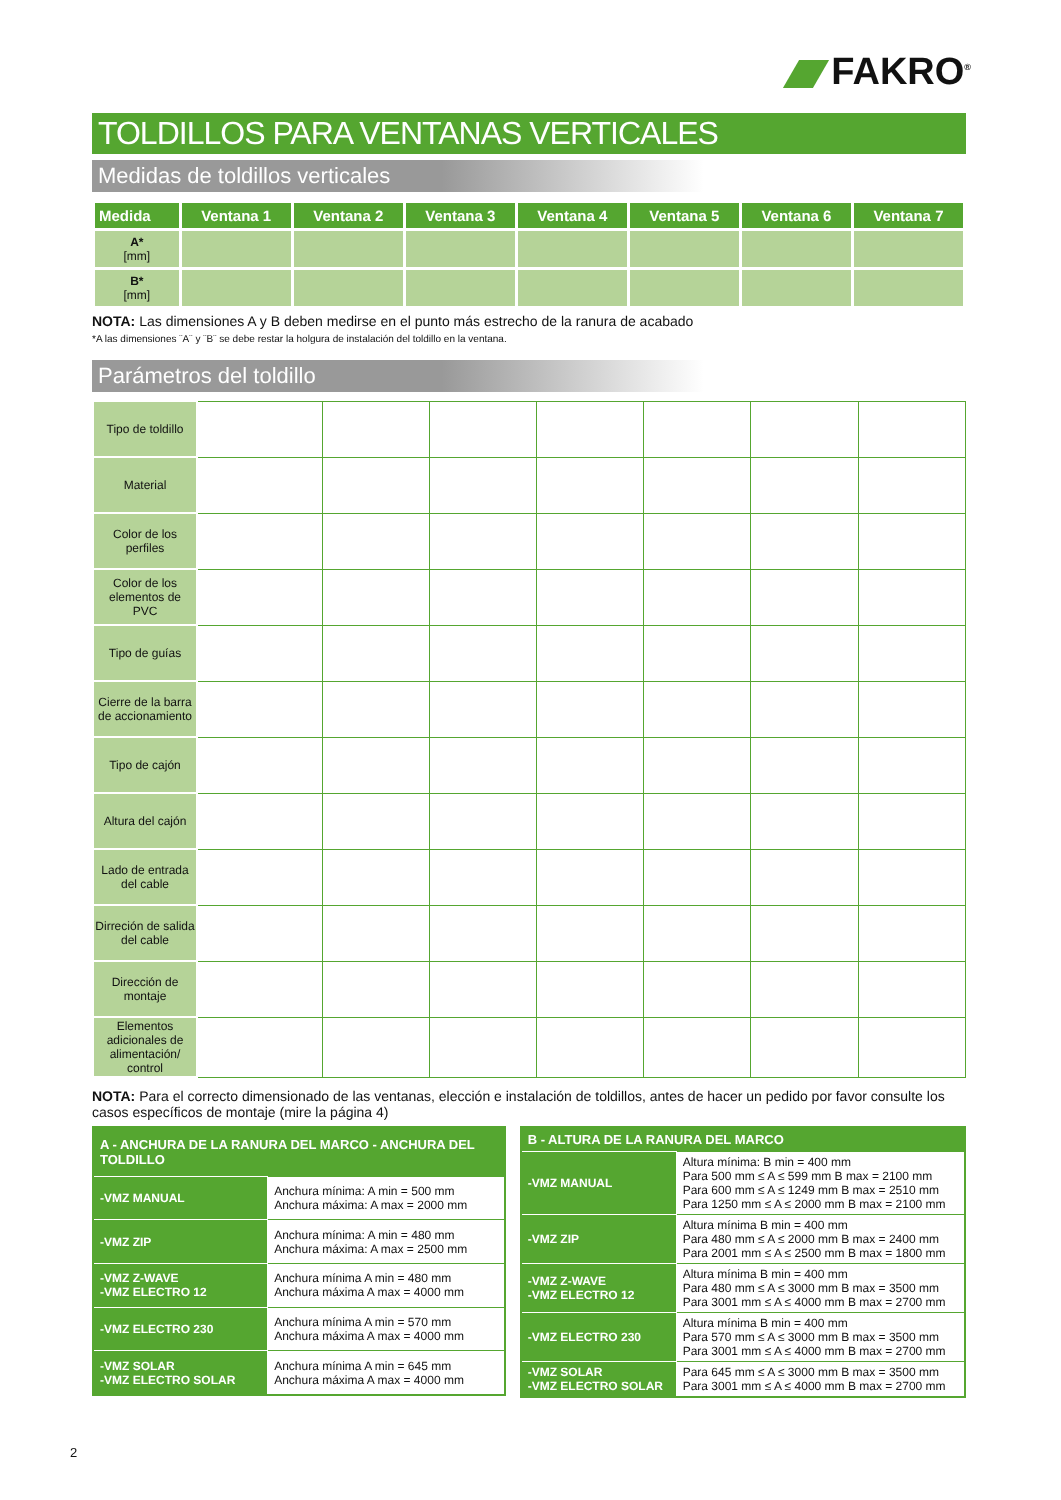FAKRO<sup>®</sup>
TOLDILLOS PARA VENTANAS VERTICALES
Medidas de toldillos verticales
| Medida | Ventana 1 | Ventana 2 | Ventana 3 | Ventana 4 | Ventana 5 | Ventana 6 | Ventana 7 |
| --- | --- | --- | --- | --- | --- | --- | --- |
| A* [mm] | | | | | | | |
| B* [mm] | | | | | | | |
NOTA: Las dimensiones A y B deben medirse en el punto más estrecho de la ranura de acabado
*A las dimensiones ¨A¨ y ¨B¨ se debe restar la holgura de instalación del toldillo en la ventana.
Parámetros del toldillo
| Tipo de toldillo | | | | | | | |
| Material | | | | | | | |
| Color de los perfiles | | | | | | | |
| Color de los elementos de PVC | | | | | | | |
| Tipo de guías | | | | | | | |
| Cierre de la barra de accionamiento | | | | | | | |
| Tipo de cajón | | | | | | | |
| Altura del cajón | | | | | | | |
| Lado de entrada del cable | | | | | | | |
| Dirreción de salida del cable | | | | | | | |
| Dirección de montaje | | | | | | | |
| Elementos adicionales de alimentación/ control | | | | | | | |
NOTA: Para el correcto dimensionado de las ventanas, elección e instalación de toldillos, antes de hacer un pedido por favor consulte los casos específicos de montaje (mire la página 4)
| A - ANCHURA DE LA RANURA DEL MARCO - ANCHURA DEL TOLDILLO | |
| --- | --- |
| -VMZ MANUAL | Anchura mínima: A min = 500 mm Anchura máxima: A max = 2000 mm |
| -VMZ ZIP | Anchura mínima: A min = 480 mm Anchura máxima: A max = 2500 mm |
| -VMZ Z-WAVE -VMZ ELECTRO 12 | Anchura mínima A min = 480 mm Anchura máxima A max = 4000 mm |
| -VMZ ELECTRO 230 | Anchura mínima A min = 570 mm Anchura máxima A max = 4000 mm |
| -VMZ SOLAR -VMZ ELECTRO SOLAR | Anchura mínima A min = 645 mm Anchura máxima A max = 4000 mm |
| B - ALTURA DE LA RANURA DEL MARCO | |
| --- | --- |
| -VMZ MANUAL | Altura mínima: B min = 400 mm Para 500 mm ≤ A ≤ 599 mm B max = 2100 mm Para 600 mm ≤ A ≤ 1249 mm B max = 2510 mm Para 1250 mm ≤ A ≤ 2000 mm B max = 2100 mm |
| -VMZ ZIP | Altura mínima B min = 400 mm Para 480 mm ≤ A ≤ 2000 mm B max = 2400 mm Para 2001 mm ≤ A ≤ 2500 mm B max = 1800 mm |
| -VMZ Z-WAVE -VMZ ELECTRO 12 | Altura mínima B min = 400 mm Para 480 mm ≤ A ≤ 3000 mm B max = 3500 mm Para 3001 mm ≤ A ≤ 4000 mm B max = 2700 mm |
| -VMZ ELECTRO 230 | Altura mínima B min = 400 mm Para 570 mm ≤ A ≤ 3000 mm B max = 3500 mm Para 3001 mm ≤ A ≤ 4000 mm B max = 2700 mm |
| -VMZ SOLAR -VMZ ELECTRO SOLAR | Para 645 mm ≤ A ≤ 3000 mm B max = 3500 mm Para 3001 mm ≤ A ≤ 4000 mm B max = 2700 mm |
2